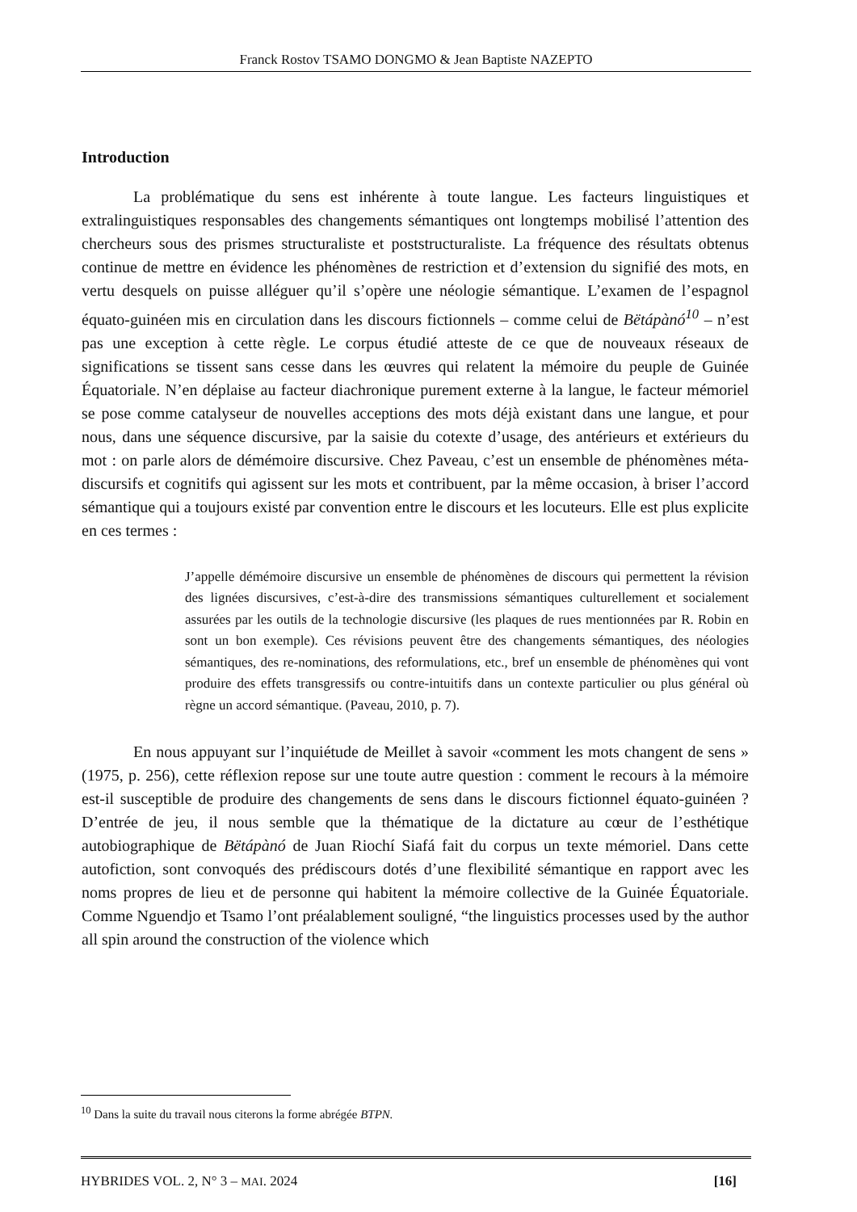Franck Rostov TSAMO DONGMO & Jean Baptiste NAZEPTO
Introduction
La problématique du sens est inhérente à toute langue. Les facteurs linguistiques et extralinguistiques responsables des changements sémantiques ont longtemps mobilisé l’attention des chercheurs sous des prismes structuraliste et poststructuraliste. La fréquence des résultats obtenus continue de mettre en évidence les phénomènes de restriction et d’extension du signifié des mots, en vertu desquels on puisse alléguer qu’il s’opère une néologie sémantique. L’examen de l’espagnol équato-guinéen mis en circulation dans les discours fictionnels – comme celui de Bëtápànó<sup>10</sup> – n’est pas une exception à cette règle. Le corpus étudié atteste de ce que de nouveaux réseaux de significations se tissent sans cesse dans les œuvres qui relatent la mémoire du peuple de Guinée Équatoriale. N’en déplaise au facteur diachronique purement externe à la langue, le facteur mémoriel se pose comme catalyseur de nouvelles acceptions des mots déjà existant dans une langue, et pour nous, dans une séquence discursive, par la saisie du cotexte d’usage, des antérieurs et extérieurs du mot : on parle alors de démémoire discursive. Chez Paveau, c’est un ensemble de phénomènes méta-discursifs et cognitifs qui agissent sur les mots et contribuent, par la même occasion, à briser l’accord sémantique qui a toujours existé par convention entre le discours et les locuteurs. Elle est plus explicite en ces termes :
J’appelle démémoire discursive un ensemble de phénomènes de discours qui permettent la révision des lignées discursives, c’est-à-dire des transmissions sémantiques culturellement et socialement assurées par les outils de la technologie discursive (les plaques de rues mentionnées par R. Robin en sont un bon exemple). Ces révisions peuvent être des changements sémantiques, des néologies sémantiques, des re-nominations, des reformulations, etc., bref un ensemble de phénomènes qui vont produire des effets transgressifs ou contre-intuitifs dans un contexte particulier ou plus général où règne un accord sémantique. (Paveau, 2010, p. 7).
En nous appuyant sur l’inquiétude de Meillet à savoir «comment les mots changent de sens » (1975, p. 256), cette réflexion repose sur une toute autre question : comment le recours à la mémoire est-il susceptible de produire des changements de sens dans le discours fictionnel équato-guinéen ? D’entrée de jeu, il nous semble que la thématique de la dictature au cœur de l’esthétique autobiographique de Bëtápànó de Juan Riochí Siafá fait du corpus un texte mémoriel. Dans cette autofiction, sont convoqués des prédiscours dotés d’une flexibilité sémantique en rapport avec les noms propres de lieu et de personne qui habitent la mémoire collective de la Guinée Équatoriale. Comme Nguendjo et Tsamo l’ont préalablement souligné, “the linguistics processes used by the author all spin around the construction of the violence which
<sup>10</sup> Dans la suite du travail nous citerons la forme abrégée BTPN.
HYBRIDES VOL. 2, N° 3 – MAI. 2024 [16]